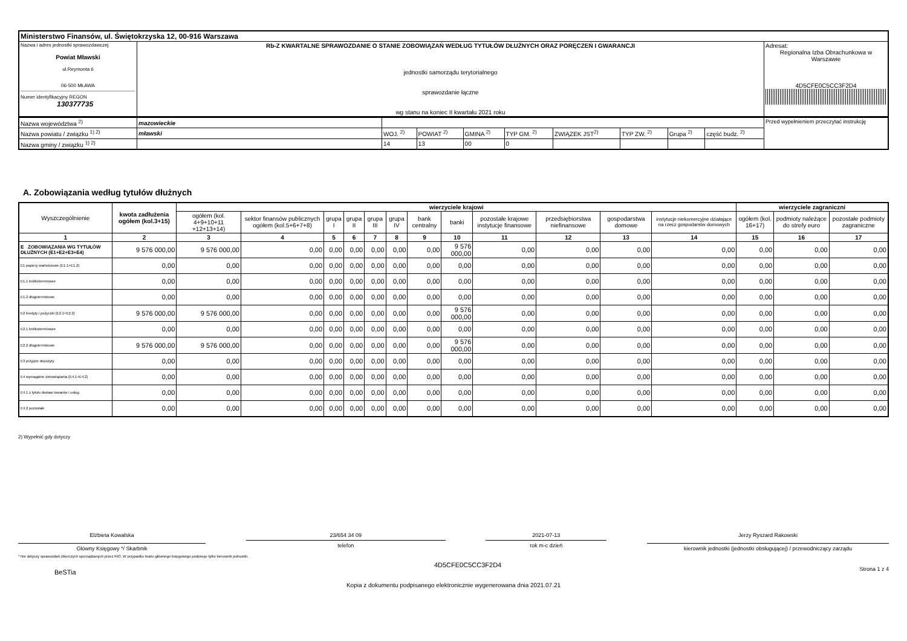| Ministerstwo Finansów, ul. Świętokrzyska 12, 00-916 Warszawa | | |
| Nazwa i adres jednostki sprawozdawczej Powiat Mławski ul.Reymonta 6 06-500 MŁAWA Numer identyfikacyjny REGON 130377735 | Rb-Z KWARTALNE SPRAWOZDANIE O STANIE ZOBOWIĄZAŃ WEDŁUG TYTUŁÓW DŁUŻNYCH ORAZ PORĘCZEŃ I GWARANCJI jednostki samorządu terytorialnego sprawozdanie łączne wg stanu na koniec II kwartału 2021 roku | Adresat: Regionalna Izba Obrachunkowa w Warszawie 4D5CFE0C5CC3F2D4 |
| Nazwa województwa <sup>2)</sup> | mazowieckie | | | | | | | | | Przed wypełnieniem przeczytać instrukcję |
| Nazwa powiatu / związku <sup>1) 2)</sup> | mławski | WOJ. <sup>2)</sup> | POWIAT <sup>2)</sup> | GMINA <sup>2)</sup> | TYP GM. <sup>2)</sup> | ZWIĄZEK JST<sup>2)</sup> | TYP ZW. <sup>2)</sup> | Grupa <sup>2)</sup> | część budz. <sup>2)</sup> | |
| Nazwa gminy / związku <sup>1) 2)</sup> | | 14 | 13 | 00 | 0 | | | | | |
A. Zobowiązania według tytułów dłużnych
| Wyszczególnienie | kwota zadłużenia ogółem (kol.3+15) | wierzyciele krajowi | | | | | | | | | | | | wierzyciele zagraniczni | | |
| --- | --- | --- | --- | --- | --- | --- | --- | --- | --- | --- | --- | --- | --- | --- | --- | --- |
| | | ogółem (kol. 4+9+10+11 +12+13+14) | sektor finansów publicznych ogółem (kol.5+6+7+8) | grupa I | grupa II | grupa III | grupa IV | bank centralny | banki | pozostałe krajowe instytucje finansowe | przedsiębiorstwa niefinansowe | gospodarstwa domowe | instytucje niekomercyjne działające na rzecz gospodarstw domowych | ogółem (kol. 16+17) | podmioty należące do strefy euro | pozostałe podmioty zagraniczne |
| 1 | 2 | 3 | 4 | 5 | 6 | 7 | 8 | 9 | 10 | 11 | 12 | 13 | 14 | 15 | 16 | 17 |
| E ZOBOWIĄZANIA WG TYTUŁÓW DŁUŻNYCH (E1+E2+E3+E4) | 9 576 000,00 | 9 576 000,00 | 0,00 | 0,00 | 0,00 | 0,00 | 0,00 | 0,00 | 9 576 000,00 | 0,00 | 0,00 | 0,00 | 0,00 | 0,00 | 0,00 | 0,00 |
| E1 papiery wartościowe (E1.1+E1.2) | 0,00 | 0,00 | 0,00 | 0,00 | 0,00 | 0,00 | 0,00 | 0,00 | 0,00 | 0,00 | 0,00 | 0,00 | 0,00 | 0,00 | 0,00 | 0,00 |
| E1.1 krótkoterminowe | 0,00 | 0,00 | 0,00 | 0,00 | 0,00 | 0,00 | 0,00 | 0,00 | 0,00 | 0,00 | 0,00 | 0,00 | 0,00 | 0,00 | 0,00 | 0,00 |
| E1.2 długoterminowe | 0,00 | 0,00 | 0,00 | 0,00 | 0,00 | 0,00 | 0,00 | 0,00 | 0,00 | 0,00 | 0,00 | 0,00 | 0,00 | 0,00 | 0,00 | 0,00 |
| E2 kredyty i pożyczki (E2.1+E2.2) | 9 576 000,00 | 9 576 000,00 | 0,00 | 0,00 | 0,00 | 0,00 | 0,00 | 0,00 | 9 576 000,00 | 0,00 | 0,00 | 0,00 | 0,00 | 0,00 | 0,00 | 0,00 |
| E2.1 krótkoterminowe | 0,00 | 0,00 | 0,00 | 0,00 | 0,00 | 0,00 | 0,00 | 0,00 | 0,00 | 0,00 | 0,00 | 0,00 | 0,00 | 0,00 | 0,00 | 0,00 |
| E2.2 długoterminowe | 9 576 000,00 | 9 576 000,00 | 0,00 | 0,00 | 0,00 | 0,00 | 0,00 | 0,00 | 9 576 000,00 | 0,00 | 0,00 | 0,00 | 0,00 | 0,00 | 0,00 | 0,00 |
| E3 przyjęte depozyty | 0,00 | 0,00 | 0,00 | 0,00 | 0,00 | 0,00 | 0,00 | 0,00 | 0,00 | 0,00 | 0,00 | 0,00 | 0,00 | 0,00 | 0,00 | 0,00 |
| E4 wymagalne zobowiązania (E4.1+E4.2) | 0,00 | 0,00 | 0,00 | 0,00 | 0,00 | 0,00 | 0,00 | 0,00 | 0,00 | 0,00 | 0,00 | 0,00 | 0,00 | 0,00 | 0,00 | 0,00 |
| E4.1 z tytułu dostaw towarów i usług | 0,00 | 0,00 | 0,00 | 0,00 | 0,00 | 0,00 | 0,00 | 0,00 | 0,00 | 0,00 | 0,00 | 0,00 | 0,00 | 0,00 | 0,00 | 0,00 |
| E4.2 pozostałe | 0,00 | 0,00 | 0,00 | 0,00 | 0,00 | 0,00 | 0,00 | 0,00 | 0,00 | 0,00 | 0,00 | 0,00 | 0,00 | 0,00 | 0,00 | 0,00 |
2) Wypełnić gdy dotyczy
Elżbieta Kowalska
Główny Księgowy */ Skarbnik
23/654 34 09
telefon
2021-07-13
rok m-c dzień
Jerzy Ryszard Rakowski
kierownik jednostki (jednostki obsługującej) / przewodniczący zarządu
* Nie dotyczy sprawozdań zbiorczych sporządzanych przez RIO. W przypadku braku głównego księgowego podpisuje tylko kierownik jednostki.
BeSTia 4D5CFE0C5CC3F2D4 Strona 1 z 4
Kopia z dokumentu podpisanego elektronicznie wygenerowana dnia 2021.07.21